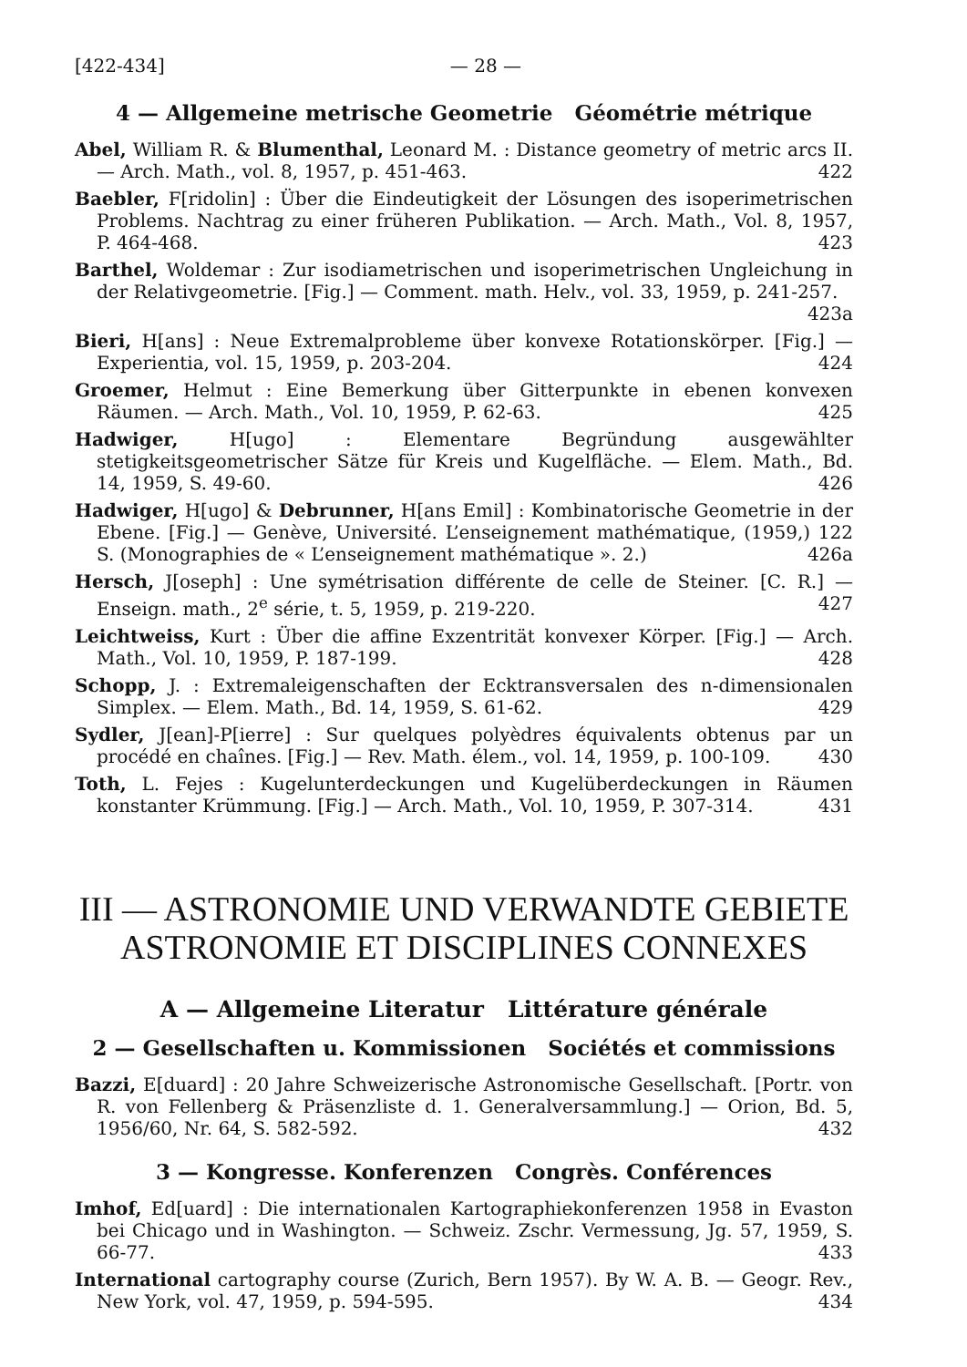[422-434] — 28 —
4 — Allgemeine metrische Geometrie Géométrie métrique
Abel, William R. & Blumenthal, Leonard M. : Distance geometry of metric arcs II. — Arch. Math., vol. 8, 1957, p. 451-463. 422
Baebler, F[ridolin] : Über die Eindeutigkeit der Lösungen des isoperimetrischen Problems. Nachtrag zu einer früheren Publikation. — Arch. Math., Vol. 8, 1957, P. 464-468. 423
Barthel, Woldemar : Zur isodiametrischen und isoperimetrischen Ungleichung in der Relativgeometrie. [Fig.] — Comment. math. Helv., vol. 33, 1959, p. 241-257. 423a
Bieri, H[ans] : Neue Extremalprobleme über konvexe Rotationskörper. [Fig.] — Experientia, vol. 15, 1959, p. 203-204. 424
Groemer, Helmut : Eine Bemerkung über Gitterpunkte in ebenen konvexen Räumen. — Arch. Math., Vol. 10, 1959, P. 62-63. 425
Hadwiger, H[ugo] : Elementare Begründung ausgewählter stetigkeitsgeometrischer Sätze für Kreis und Kugelfläche. — Elem. Math., Bd. 14, 1959, S. 49-60. 426
Hadwiger, H[ugo] & Debrunner, H[ans Emil] : Kombinatorische Geometrie in der Ebene. [Fig.] — Genève, Université. L’enseignement mathématique, (1959,) 122 S. (Monographies de « L’enseignement mathématique ». 2.) 426a
Hersch, J[oseph] : Une symétrisation différente de celle de Steiner. [C. R.] — Enseign. math., 2<sup>e</sup> série, t. 5, 1959, p. 219-220. 427
Leichtweiss, Kurt : Über die affine Exzentrität konvexer Körper. [Fig.] — Arch. Math., Vol. 10, 1959, P. 187-199. 428
Schopp, J. : Extremaleigenschaften der Ecktransversalen des n-dimensionalen Simplex. — Elem. Math., Bd. 14, 1959, S. 61-62. 429
Sydler, J[ean]-P[ierre] : Sur quelques polyèdres équivalents obtenus par un procédé en chaînes. [Fig.] — Rev. Math. élem., vol. 14, 1959, p. 100-109. 430
Toth, L. Fejes : Kugelunterdeckungen und Kugelüberdeckungen in Räumen konstanter Krümmung. [Fig.] — Arch. Math., Vol. 10, 1959, P. 307-314. 431
III — ASTRONOMIE UND VERWANDTE GEBIETE
ASTRONOMIE ET DISCIPLINES CONNEXES
A — Allgemeine Literatur Littérature générale
2 — Gesellschaften u. Kommissionen Sociétés et commissions
Bazzi, E[duard] : 20 Jahre Schweizerische Astronomische Gesellschaft. [Portr. von R. von Fellenberg & Präsenzliste d. 1. Generalversammlung.] — Orion, Bd. 5, 1956/60, Nr. 64, S. 582-592. 432
3 — Kongresse. Konferenzen Congrès. Conférences
Imhof, Ed[uard] : Die internationalen Kartographiekonferenzen 1958 in Evaston bei Chicago und in Washington. — Schweiz. Zschr. Vermessung, Jg. 57, 1959, S. 66-77. 433
International cartography course (Zurich, Bern 1957). By W. A. B. — Geogr. Rev., New York, vol. 47, 1959, p. 594-595. 434